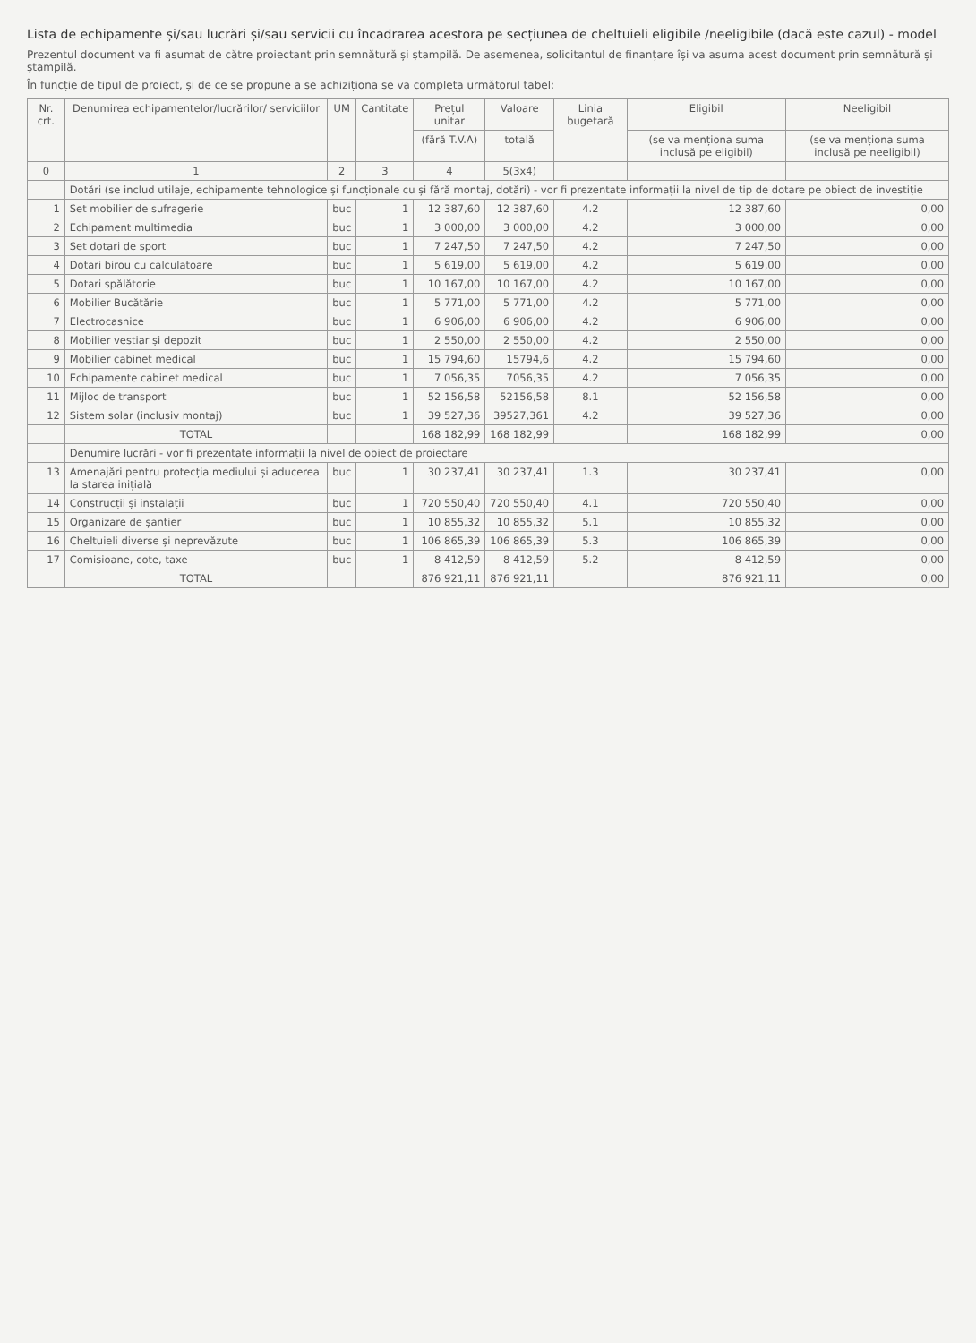Lista de echipamente și/sau lucrări și/sau servicii cu încadrarea acestora pe secțiunea de cheltuieli eligibile /neeligibile (dacă este cazul) - model
Prezentul document va fi asumat de către proiectant prin semnătură și ștampilă. De asemenea, solicitantul de finanțare își va asuma acest document prin semnătură și ștampilă.
În funcție de tipul de proiect, și de ce se propune a se achiziționa se va completa următorul tabel:
| Nr. crt. | Denumirea echipamentelor/lucrărilor/ serviciilor | UM | Cantitate | Prețul unitar | Valoare | Linia bugetară | Eligibil | Neeligibil |
| --- | --- | --- | --- | --- | --- | --- | --- | --- |
| | | | | (fără T.V.A) | totală | | (se va menționa suma inclusă pe eligibil) | (se va menționa suma inclusă pe neeligibil) |
| 0 | 1 | 2 | 3 | 4 | 5(3x4) | | | |
| | Dotări (se includ utilaje, echipamente tehnologice și funcționale cu și fără montaj, dotări) - vor fi prezentate informații la nivel de tip de dotare pe obiect de investiție | | | | | | | |
| 1 | Set mobilier de sufragerie | buc | 1 | 12 387,60 | 12 387,60 | 4.2 | 12 387,60 | 0,00 |
| 2 | Echipament multimedia | buc | 1 | 3 000,00 | 3 000,00 | 4.2 | 3 000,00 | 0,00 |
| 3 | Set dotari de sport | buc | 1 | 7 247,50 | 7 247,50 | 4.2 | 7 247,50 | 0,00 |
| 4 | Dotari birou cu calculatoare | buc | 1 | 5 619,00 | 5 619,00 | 4.2 | 5 619,00 | 0,00 |
| 5 | Dotari spălătorie | buc | 1 | 10 167,00 | 10 167,00 | 4.2 | 10 167,00 | 0,00 |
| 6 | Mobilier Bucătărie | buc | 1 | 5 771,00 | 5 771,00 | 4.2 | 5 771,00 | 0,00 |
| 7 | Electrocasnice | buc | 1 | 6 906,00 | 6 906,00 | 4.2 | 6 906,00 | 0,00 |
| 8 | Mobilier vestiar și depozit | buc | 1 | 2 550,00 | 2 550,00 | 4.2 | 2 550,00 | 0,00 |
| 9 | Mobilier cabinet medical | buc | 1 | 15 794,60 | 15794,6 | 4.2 | 15 794,60 | 0,00 |
| 10 | Echipamente cabinet medical | buc | 1 | 7 056,35 | 7056,35 | 4.2 | 7 056,35 | 0,00 |
| 11 | Mijloc de transport | buc | 1 | 52 156,58 | 52156,58 | 8.1 | 52 156,58 | 0,00 |
| 12 | Sistem solar (inclusiv montaj) | buc | 1 | 39 527,36 | 39527,361 | 4.2 | 39 527,36 | 0,00 |
| | TOTAL | | | 168 182,99 | 168 182,99 | | 168 182,99 | 0,00 |
| | Denumire lucrări - vor fi prezentate informații la nivel de obiect de proiectare | | | | | | | |
| 13 | Amenajări pentru protecția mediului și aducerea la starea inițială | buc | 1 | 30 237,41 | 30 237,41 | 1.3 | 30 237,41 | 0,00 |
| 14 | Construcții și instalații | buc | 1 | 720 550,40 | 720 550,40 | 4.1 | 720 550,40 | 0,00 |
| 15 | Organizare de șantier | buc | 1 | 10 855,32 | 10 855,32 | 5.1 | 10 855,32 | 0,00 |
| 16 | Cheltuieli diverse și neprevăzute | buc | 1 | 106 865,39 | 106 865,39 | 5.3 | 106 865,39 | 0,00 |
| 17 | Comisioane, cote, taxe | buc | 1 | 8 412,59 | 8 412,59 | 5.2 | 8 412,59 | 0,00 |
| | TOTAL | | | 876 921,11 | 876 921,11 | | 876 921,11 | 0,00 |